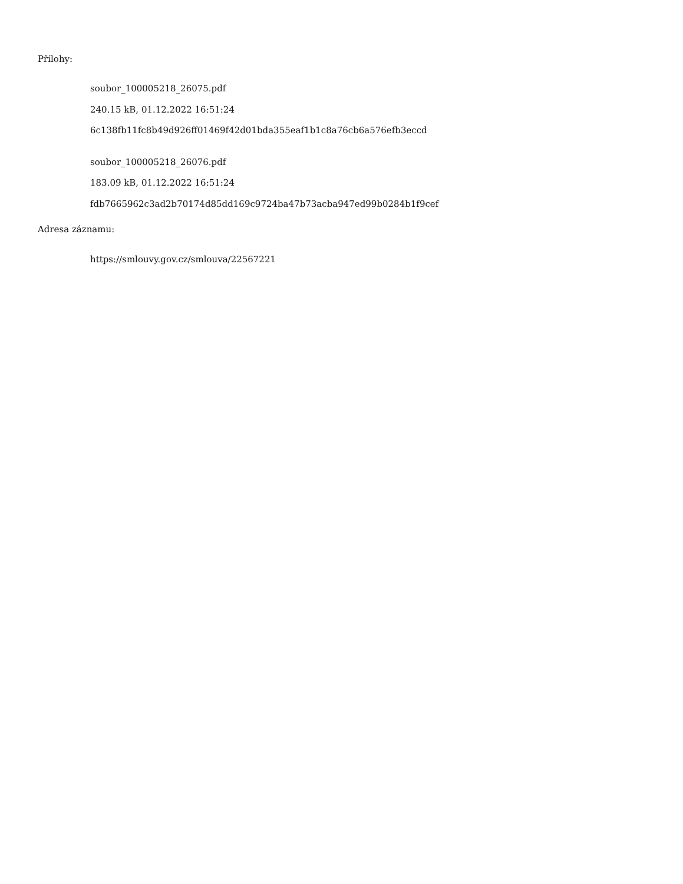Přílohy:
soubor_100005218_26075.pdf
240.15 kB, 01.12.2022 16:51:24
6c138fb11fc8b49d926ff01469f42d01bda355eaf1b1c8a76cb6a576efb3eccd
soubor_100005218_26076.pdf
183.09 kB, 01.12.2022 16:51:24
fdb7665962c3ad2b70174d85dd169c9724ba47b73acba947ed99b0284b1f9cef
Adresa záznamu:
https://smlouvy.gov.cz/smlouva/22567221